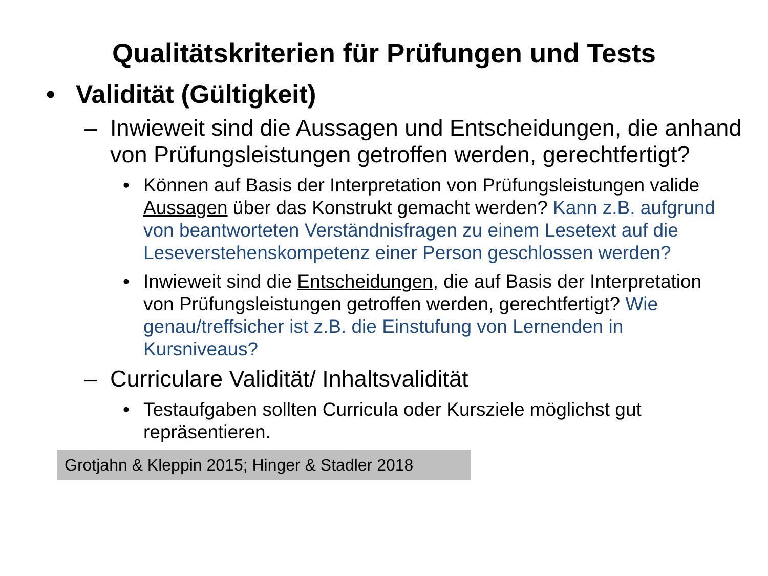Qualitätskriterien für Prüfungen und Tests
• Validität (Gültigkeit)
– Inwieweit sind die Aussagen und Entscheidungen, die anhand von Prüfungsleistungen getroffen werden, gerechtfertigt?
• Können auf Basis der Interpretation von Prüfungsleistungen valide Aussagen über das Konstrukt gemacht werden? Kann z.B. aufgrund von beantworteten Verständnisfragen zu einem Lesetext auf die Leseverstehenskompetenz einer Person geschlossen werden?
• Inwieweit sind die Entscheidungen, die auf Basis der Interpretation von Prüfungsleistungen getroffen werden, gerechtfertigt? Wie genau/treffsicher ist z.B. die Einstufung von Lernenden in Kursniveaus?
– Curriculare Validität/ Inhaltsvalidität
• Testaufgaben sollten Curricula oder Kursziele möglichst gut repräsentieren.
Grotjahn & Kleppin 2015; Hinger & Stadler 2018